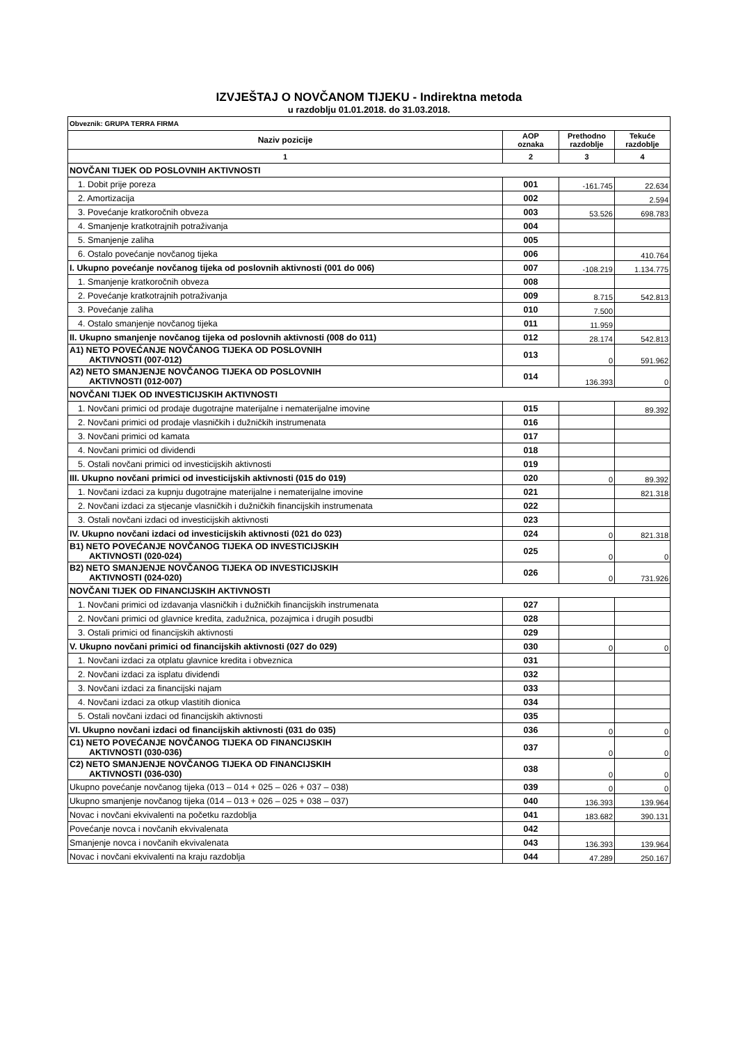IZVJEŠTAJ O NOVČANOM TIJEKU - Indirektna metoda
u razdoblju 01.01.2018. do 31.03.2018.
| Obveznik: GRUPA TERRA FIRMA | | | |
| Naziv pozicije | AOP oznaka | Prethodno razdoblje | Tekuće razdoblje |
| 1 | 2 | 3 | 4 |
| NOVČANI TIJEK OD POSLOVNIH AKTIVNOSTI | | | |
| 1. Dobit prije poreza | 001 | -161.745 | 22.634 |
| 2. Amortizacija | 002 | | 2.594 |
| 3. Povećanje kratkoročnih obveza | 003 | 53.526 | 698.783 |
| 4. Smanjenje kratkotrajnih potraživanja | 004 | | |
| 5. Smanjenje zaliha | 005 | | |
| 6. Ostalo povećanje novčanog tijeka | 006 | | 410.764 |
| I. Ukupno povećanje novčanog tijeka od poslovnih aktivnosti (001 do 006) | 007 | -108.219 | 1.134.775 |
| 1. Smanjenje kratkoročnih obveza | 008 | | |
| 2. Povećanje kratkotrajnih potraživanja | 009 | 8.715 | 542.813 |
| 3. Povećanje zaliha | 010 | 7.500 | |
| 4. Ostalo smanjenje novčanog tijeka | 011 | 11.959 | |
| II. Ukupno smanjenje novčanog tijeka od poslovnih aktivnosti (008 do 011) | 012 | 28.174 | 542.813 |
| A1) NETO POVEĆANJE NOVČANOG TIJEKA OD POSLOVNIH AKTIVNOSTI (007-012) | 013 | 0 | 591.962 |
| A2) NETO SMANJENJE NOVČANOG TIJEKA OD POSLOVNIH AKTIVNOSTI (012-007) | 014 | 136.393 | 0 |
| NOVČANI TIJEK OD INVESTICIJSKIH AKTIVNOSTI | | | |
| 1. Novčani primici od prodaje dugotrajne materijalne i nematerijalne imovine | 015 | | 89.392 |
| 2. Novčani primici od prodaje vlasničkih i dužničkih instrumenata | 016 | | |
| 3. Novčani primici od kamata | 017 | | |
| 4. Novčani primici od dividendi | 018 | | |
| 5. Ostali novčani primici od investicijskih aktivnosti | 019 | | |
| III. Ukupno novčani primici od investicijskih aktivnosti (015 do 019) | 020 | 0 | 89.392 |
| 1. Novčani izdaci za kupnju dugotrajne materijalne i nematerijalne imovine | 021 | | 821.318 |
| 2. Novčani izdaci za stjecanje vlasničkih i dužničkih financijskih instrumenata | 022 | | |
| 3. Ostali novčani izdaci od investicijskih aktivnosti | 023 | | |
| IV. Ukupno novčani izdaci od investicijskih aktivnosti (021 do 023) | 024 | 0 | 821.318 |
| B1) NETO POVEĆANJE NOVČANOG TIJEKA OD INVESTICIJSKIH AKTIVNOSTI (020-024) | 025 | 0 | 0 |
| B2) NETO SMANJENJE NOVČANOG TIJEKA OD INVESTICIJSKIH AKTIVNOSTI (024-020) | 026 | 0 | 731.926 |
| NOVČANI TIJEK OD FINANCIJSKIH AKTIVNOSTI | | | |
| 1. Novčani primici od izdavanja vlasničkih i dužničkih financijskih instrumenata | 027 | | |
| 2. Novčani primici od glavnice kredita, zadužnica, pozajmica i drugih posudbi | 028 | | |
| 3. Ostali primici od financijskih aktivnosti | 029 | | |
| V. Ukupno novčani primici od financijskih aktivnosti (027 do 029) | 030 | 0 | 0 |
| 1. Novčani izdaci za otplatu glavnice kredita i obveznica | 031 | | |
| 2. Novčani izdaci za isplatu dividendi | 032 | | |
| 3. Novčani izdaci za financijski najam | 033 | | |
| 4. Novčani izdaci za otkup vlastitih dionica | 034 | | |
| 5. Ostali novčani izdaci od financijskih aktivnosti | 035 | | |
| VI. Ukupno novčani izdaci od financijskih aktivnosti (031 do 035) | 036 | 0 | 0 |
| C1) NETO POVEĆANJE NOVČANOG TIJEKA OD FINANCIJSKIH AKTIVNOSTI (030-036) | 037 | 0 | 0 |
| C2) NETO SMANJENJE NOVČANOG TIJEKA OD FINANCIJSKIH AKTIVNOSTI (036-030) | 038 | 0 | 0 |
| Ukupno povećanje novčanog tijeka (013 – 014 + 025 – 026 + 037 – 038) | 039 | 0 | 0 |
| Ukupno smanjenje novčanog tijeka (014 – 013 + 026 – 025 + 038 – 037) | 040 | 136.393 | 139.964 |
| Novac i novčani ekvivalenti na početku razdoblja | 041 | 183.682 | 390.131 |
| Povećanje novca i novčanih ekvivalenata | 042 | | |
| Smanjenje novca i novčanih ekvivalenata | 043 | 136.393 | 139.964 |
| Novac i novčani ekvivalenti na kraju razdoblja | 044 | 47.289 | 250.167 |